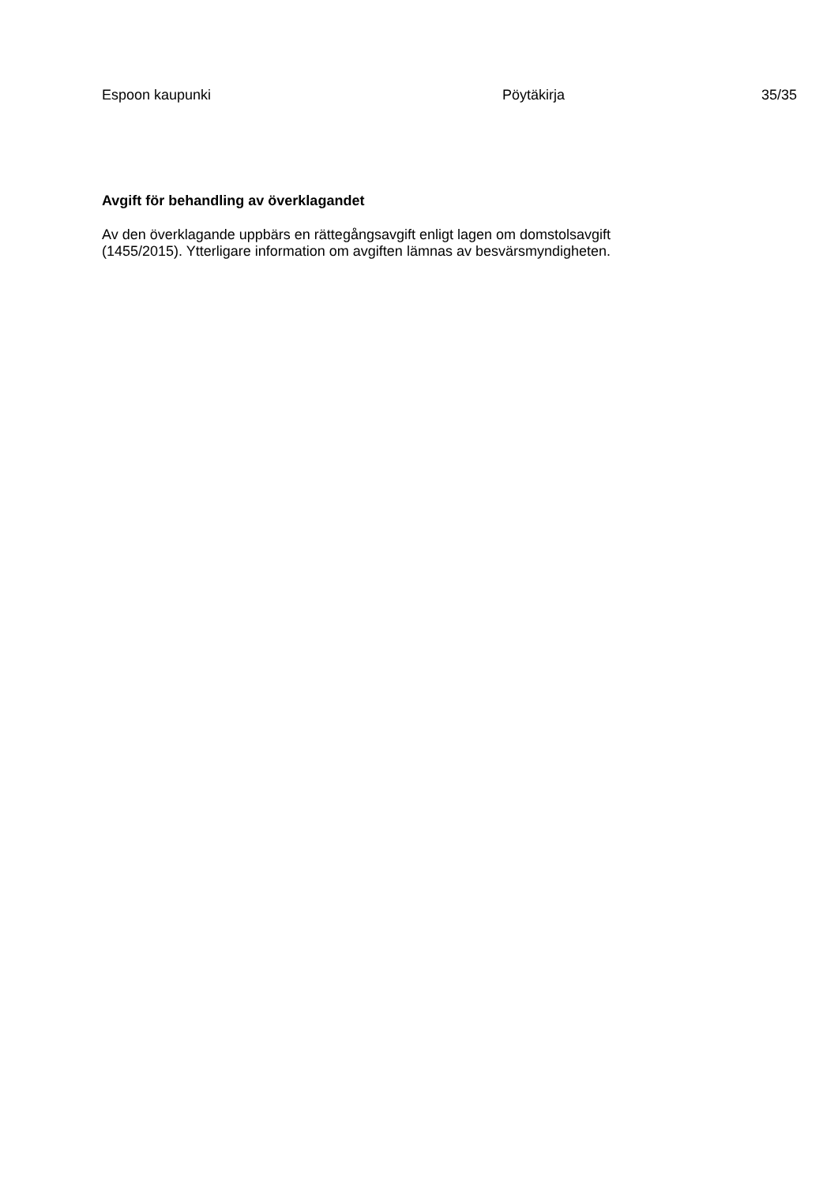Espoon kaupunki Pöytäkirja 35/35
Avgift för behandling av överklagandet
Av den överklagande uppbärs en rättegångsavgift enligt lagen om domstolsavgift
(1455/2015). Ytterligare information om avgiften lämnas av besvärsmyndigheten.